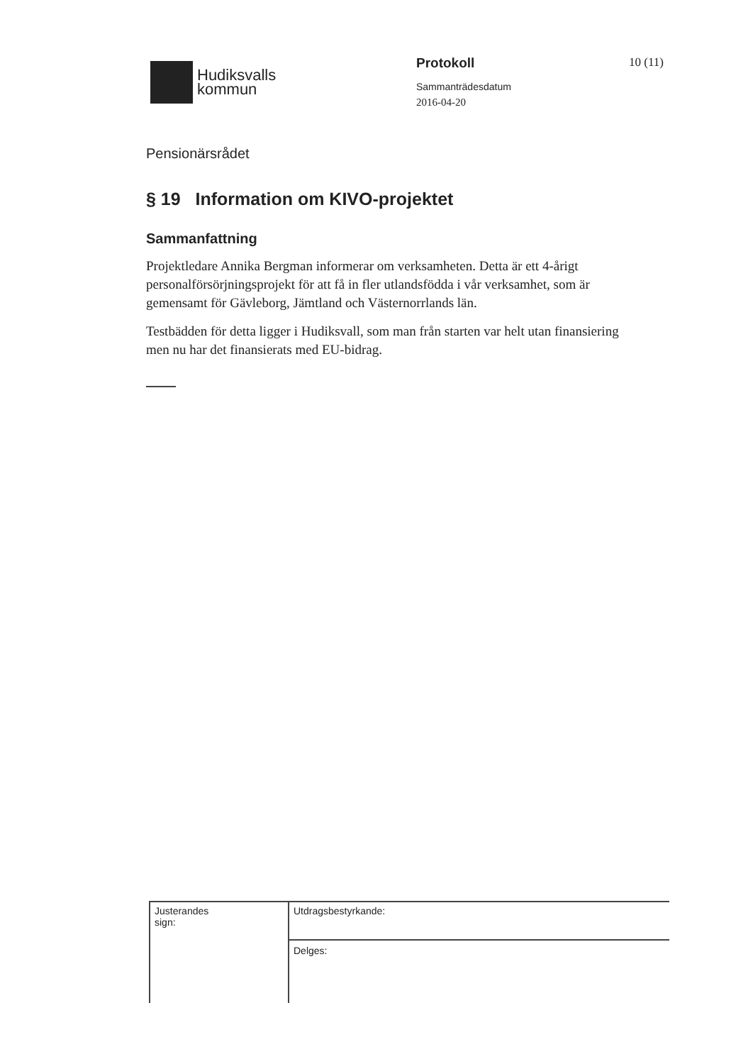Hudiksvalls
kommun
Protokoll
Sammanträdesdatum
2016-04-20
10 (11)
Pensionärsrådet
§ 19 Information om KIVO-projektet
Sammanfattning
Projektledare Annika Bergman informerar om verksamheten. Detta är ett 4-årigt personalförsörjningsprojekt för att få in fler utlandsfödda i vår verksamhet, som är gemensamt för Gävleborg, Jämtland och Västernorrlands län.
Testbädden för detta ligger i Hudiksvall, som man från starten var helt utan finansiering men nu har det finansierats med EU-bidrag.
Justerandes
sign:
Utdragsbestyrkande:
Delges: